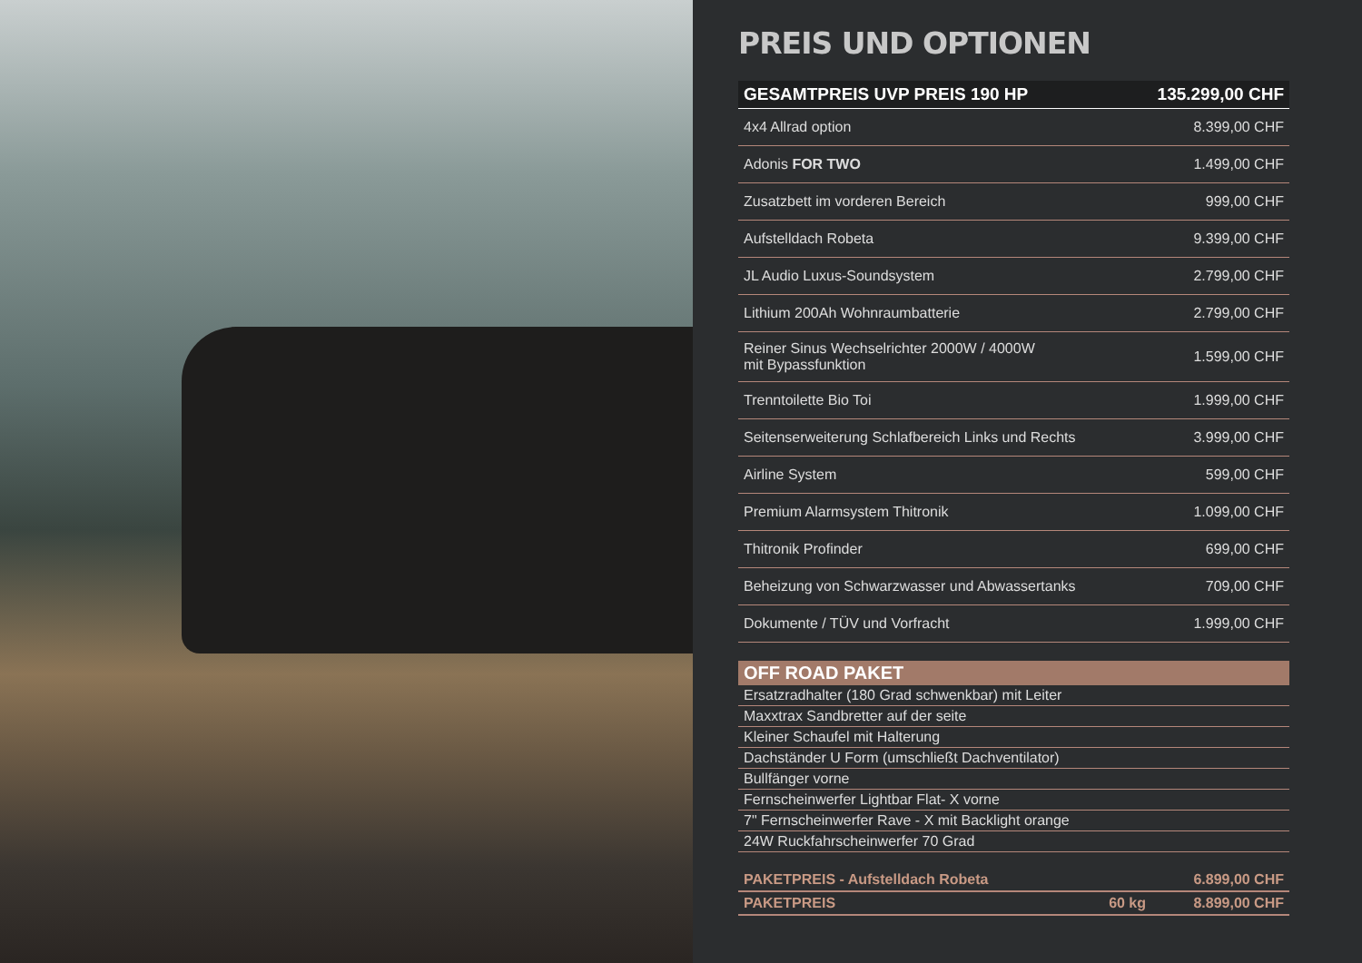PREIS UND OPTIONEN
| GESAMTPREIS UVP PREIS 190 HP | 135.299,00 CHF |
| 4x4 Allrad option | 8.399,00 CHF |
| Adonis FOR TWO | 1.499,00 CHF |
| Zusatzbett im vorderen Bereich | 999,00 CHF |
| Aufstelldach Robeta | 9.399,00 CHF |
| JL Audio Luxus-Soundsystem | 2.799,00 CHF |
| Lithium 200Ah Wohnraumbatterie | 2.799,00 CHF |
| Reiner Sinus Wechselrichter 2000W / 4000W mit Bypassfunktion | 1.599,00 CHF |
| Trenntoilette Bio Toi | 1.999,00 CHF |
| Seitenserweiterung Schlafbereich Links und Rechts | 3.999,00 CHF |
| Airline System | 599,00 CHF |
| Premium Alarmsystem Thitronik | 1.099,00 CHF |
| Thitronik Profinder | 699,00 CHF |
| Beheizung von Schwarzwasser und Abwassertanks | 709,00 CHF |
| Dokumente / TÜV und Vorfracht | 1.999,00 CHF |
| OFF ROAD PAKET | | |
| --- | --- | --- |
| Ersatzradhalter (180 Grad schwenkbar) mit Leiter | | |
| Maxxtrax Sandbretter auf der seite | | |
| Kleiner Schaufel mit Halterung | | |
| Dachständer U Form (umschließt Dachventilator) | | |
| Bullfänger vorne | | |
| Fernscheinwerfer Lightbar Flat- X vorne | | |
| 7" Fernscheinwerfer Rave - X mit Backlight orange | | |
| 24W Ruckfahrscheinwerfer 70 Grad | | |
| PAKETPREIS - Aufstelldach Robeta | | 6.899,00 CHF |
| PAKETPREIS | 60 kg | 8.899,00 CHF |